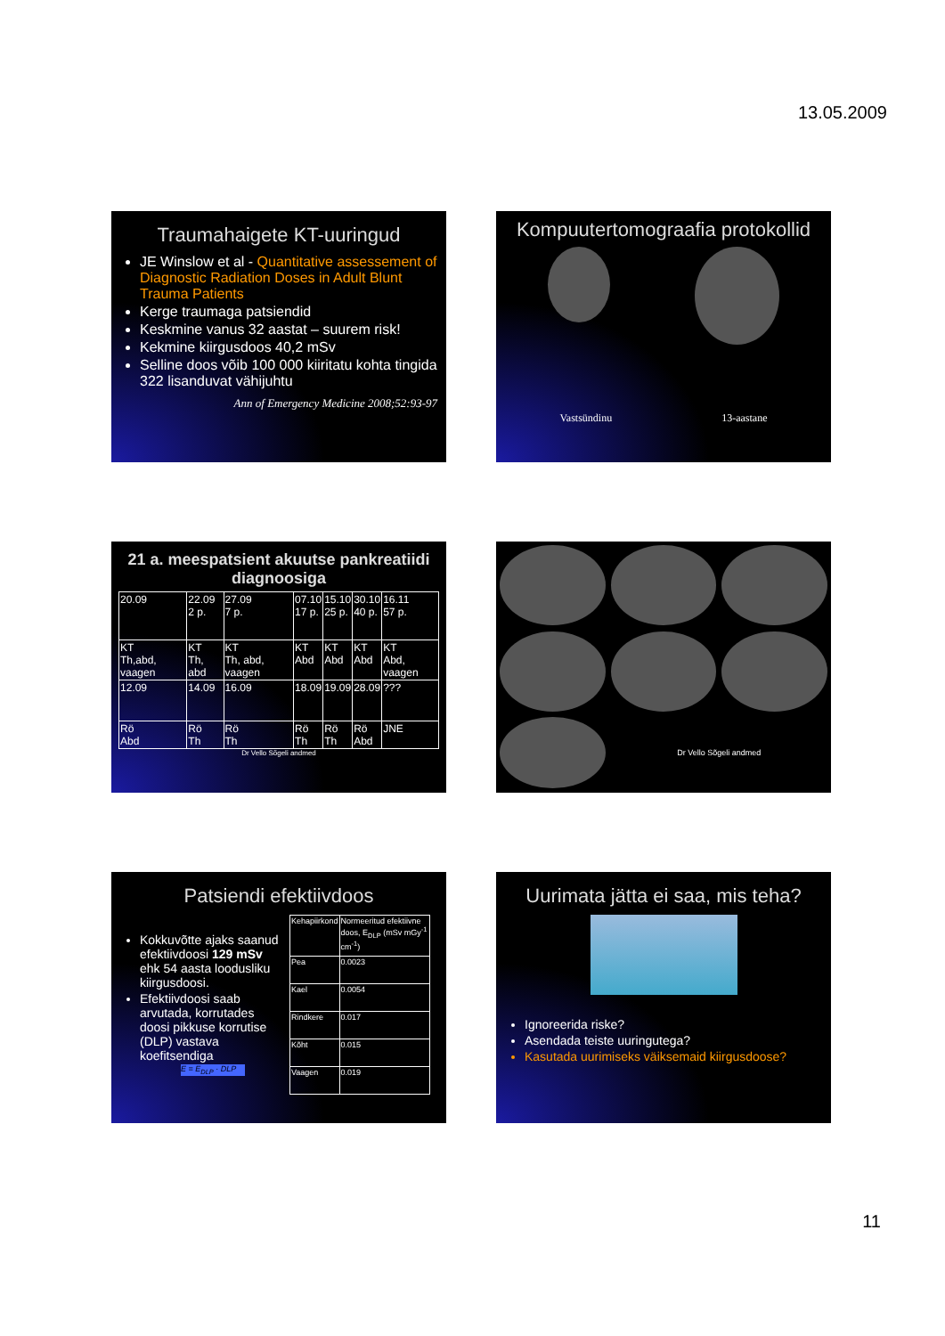13.05.2009
Traumahaigete KT-uuringud
JE Winslow et al - Quantitative assessement of Diagnostic Radiation Doses in Adult Blunt Trauma Patients
Kerge traumaga patsiendid
Keskmine vanus 32 aastat – suurem risk!
Kekmine kiirgusdoos 40,2 mSv
Selline doos võib 100 000 kiiritatu kohta tingida 322 lisanduvat vähijuhtu
Ann of Emergency Medicine 2008;52:93-97
Kompuutertomograafia protokollid
Vastsündinu 13-aastane
21 a. meespatsient akuutse pankreatiidi diagnoosiga
| 20.09 | 22.09 2 p. | 27.09 7 p. | 07.10 17 p. | 15.10 25 p. | 30.10 40 p. | 16.11 57 p. |
| KT Th,abd, vaagen | KT Th, abd | KT Th, abd, vaagen | KT Abd | KT Abd | KT Abd | KT Abd, vaagen |
| 12.09 | 14.09 | 16.09 | 18.09 | 19.09 | 28.09 | ??? |
| Rö Abd | Rö Th | Rö Th | Rö Th | Rö Th | Rö Abd | JNE |
Dr Vello Sõgeli andmed
Dr Vello Sõgeli andmed
Patsiendi efektiivdoos
Kokkuvõtte ajaks saanud efektiivdoosi 129 mSv ehk 54 aasta loodusliku kiirgusdoosi.
Efektiivdoosi saab arvutada, korrutades doosi pikkuse korrutise (DLP) vastava koefitsendiga
E = E<sub>DLP</sub> · DLP
| Kehapiirkond | Normeeritud efektiivne doos, E<sub>DLP</sub> (mSv mGy<sup>-1</sup> cm<sup>-1</sup>) |
| Pea | 0.0023 |
| Kael | 0.0054 |
| Rindkere | 0.017 |
| Kõht | 0.015 |
| Vaagen | 0.019 |
Uurimata jätta ei saa, mis teha?
Ignoreerida riske?
Asendada teiste uuringutega?
Kasutada uurimiseks väiksemaid kiirgusdoose?
11